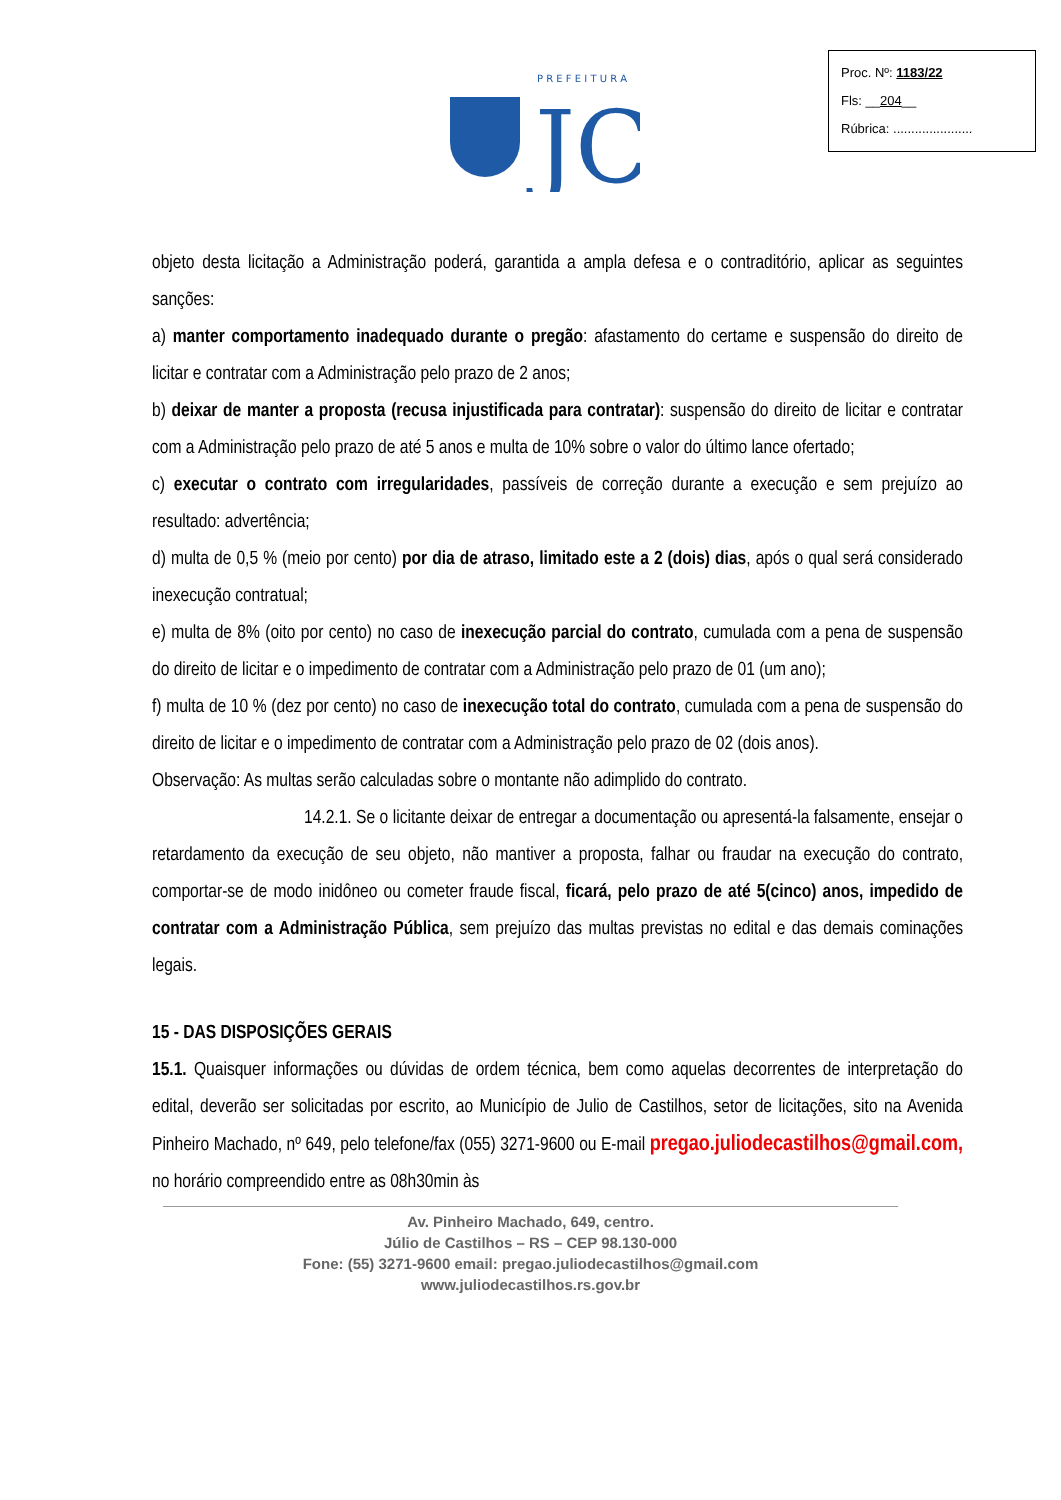P R E F E I T U R A
JC
Proc. Nº: 1183/22
Fls: __204__
Rúbrica: ......................
objeto desta licitação a Administração poderá, garantida a ampla defesa e o contraditório, aplicar as seguintes sanções:
a) manter comportamento inadequado durante o pregão: afastamento do certame e suspensão do direito de licitar e contratar com a Administração pelo prazo de 2 anos;
b) deixar de manter a proposta (recusa injustificada para contratar): suspensão do direito de licitar e contratar com a Administração pelo prazo de até 5 anos e multa de 10% sobre o valor do último lance ofertado;
c) executar o contrato com irregularidades, passíveis de correção durante a execução e sem prejuízo ao resultado: advertência;
d) multa de 0,5 % (meio por cento) por dia de atraso, limitado este a 2 (dois) dias, após o qual será considerado inexecução contratual;
e) multa de 8% (oito por cento) no caso de inexecução parcial do contrato, cumulada com a pena de suspensão do direito de licitar e o impedimento de contratar com a Administração pelo prazo de 01 (um ano);
f) multa de 10 % (dez por cento) no caso de inexecução total do contrato, cumulada com a pena de suspensão do direito de licitar e o impedimento de contratar com a Administração pelo prazo de 02 (dois anos).
Observação: As multas serão calculadas sobre o montante não adimplido do contrato.
14.2.1. Se o licitante deixar de entregar a documentação ou apresentá-la falsamente, ensejar o retardamento da execução de seu objeto, não mantiver a proposta, falhar ou fraudar na execução do contrato, comportar-se de modo inidôneo ou cometer fraude fiscal, ficará, pelo prazo de até 5(cinco) anos, impedido de contratar com a Administração Pública, sem prejuízo das multas previstas no edital e das demais cominações legais.
15 - DAS DISPOSIÇÕES GERAIS
15.1. Quaisquer informações ou dúvidas de ordem técnica, bem como aquelas decorrentes de interpretação do edital, deverão ser solicitadas por escrito, ao Município de Julio de Castilhos, setor de licitações, sito na Avenida Pinheiro Machado, nº 649, pelo telefone/fax (055) 3271-9600 ou E-mail pregao.juliodecastilhos@gmail.com, no horário compreendido entre as 08h30min às
Av. Pinheiro Machado, 649, centro.
Júlio de Castilhos – RS – CEP 98.130-000
Fone: (55) 3271-9600 email: pregao.juliodecastilhos@gmail.com
www.juliodecastilhos.rs.gov.br